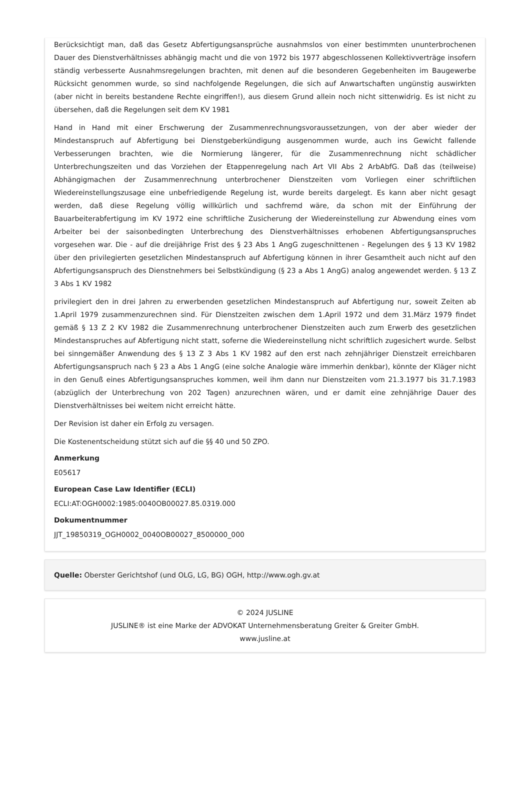Berücksichtigt man, daß das Gesetz Abfertigungsansprüche ausnahmslos von einer bestimmten ununterbrochenen Dauer des Dienstverhältnisses abhängig macht und die von 1972 bis 1977 abgeschlossenen Kollektivverträge insofern ständig verbesserte Ausnahmsregelungen brachten, mit denen auf die besonderen Gegebenheiten im Baugewerbe Rücksicht genommen wurde, so sind nachfolgende Regelungen, die sich auf Anwartschaften ungünstig auswirkten (aber nicht in bereits bestandene Rechte eingriffen!), aus diesem Grund allein noch nicht sittenwidrig. Es ist nicht zu übersehen, daß die Regelungen seit dem KV 1981
Hand in Hand mit einer Erschwerung der Zusammenrechnungsvoraussetzungen, von der aber wieder der Mindestanspruch auf Abfertigung bei Dienstgeberkündigung ausgenommen wurde, auch ins Gewicht fallende Verbesserungen brachten, wie die Normierung längerer, für die Zusammenrechnung nicht schädlicher Unterbrechungszeiten und das Vorziehen der Etappenregelung nach Art VII Abs 2 ArbAbfG. Daß das (teilweise) Abhängigmachen der Zusammenrechnung unterbrochener Dienstzeiten vom Vorliegen einer schriftlichen Wiedereinstellungszusage eine unbefriedigende Regelung ist, wurde bereits dargelegt. Es kann aber nicht gesagt werden, daß diese Regelung völlig willkürlich und sachfremd wäre, da schon mit der Einführung der Bauarbeiterabfertigung im KV 1972 eine schriftliche Zusicherung der Wiedereinstellung zur Abwendung eines vom Arbeiter bei der saisonbedingten Unterbrechung des Dienstverhältnisses erhobenen Abfertigungsanspruches vorgesehen war. Die - auf die dreijährige Frist des § 23 Abs 1 AngG zugeschnittenen - Regelungen des § 13 KV 1982 über den privilegierten gesetzlichen Mindestanspruch auf Abfertigung können in ihrer Gesamtheit auch nicht auf den Abfertigungsanspruch des Dienstnehmers bei Selbstkündigung (§ 23 a Abs 1 AngG) analog angewendet werden. § 13 Z 3 Abs 1 KV 1982
privilegiert den in drei Jahren zu erwerbenden gesetzlichen Mindestanspruch auf Abfertigung nur, soweit Zeiten ab 1.April 1979 zusammenzurechnen sind. Für Dienstzeiten zwischen dem 1.April 1972 und dem 31.März 1979 findet gemäß § 13 Z 2 KV 1982 die Zusammenrechnung unterbrochener Dienstzeiten auch zum Erwerb des gesetzlichen Mindestanspruches auf Abfertigung nicht statt, soferne die Wiedereinstellung nicht schriftlich zugesichert wurde. Selbst bei sinngemäßer Anwendung des § 13 Z 3 Abs 1 KV 1982 auf den erst nach zehnjähriger Dienstzeit erreichbaren Abfertigungsanspruch nach § 23 a Abs 1 AngG (eine solche Analogie wäre immerhin denkbar), könnte der Kläger nicht in den Genuß eines Abfertigungsanspruches kommen, weil ihm dann nur Dienstzeiten vom 21.3.1977 bis 31.7.1983 (abzüglich der Unterbrechung von 202 Tagen) anzurechnen wären, und er damit eine zehnjährige Dauer des Dienstverhältnisses bei weitem nicht erreicht hätte.
Der Revision ist daher ein Erfolg zu versagen.
Die Kostenentscheidung stützt sich auf die §§ 40 und 50 ZPO.
Anmerkung
E05617
European Case Law Identifier (ECLI)
ECLI:AT:OGH0002:1985:0040OB00027.85.0319.000
Dokumentnummer
JJT_19850319_OGH0002_0040OB00027_8500000_000
Quelle: Oberster Gerichtshof (und OLG, LG, BG) OGH, http://www.ogh.gv.at
© 2024 JUSLINE
JUSLINE® ist eine Marke der ADVOKAT Unternehmensberatung Greiter & Greiter GmbH.
www.jusline.at